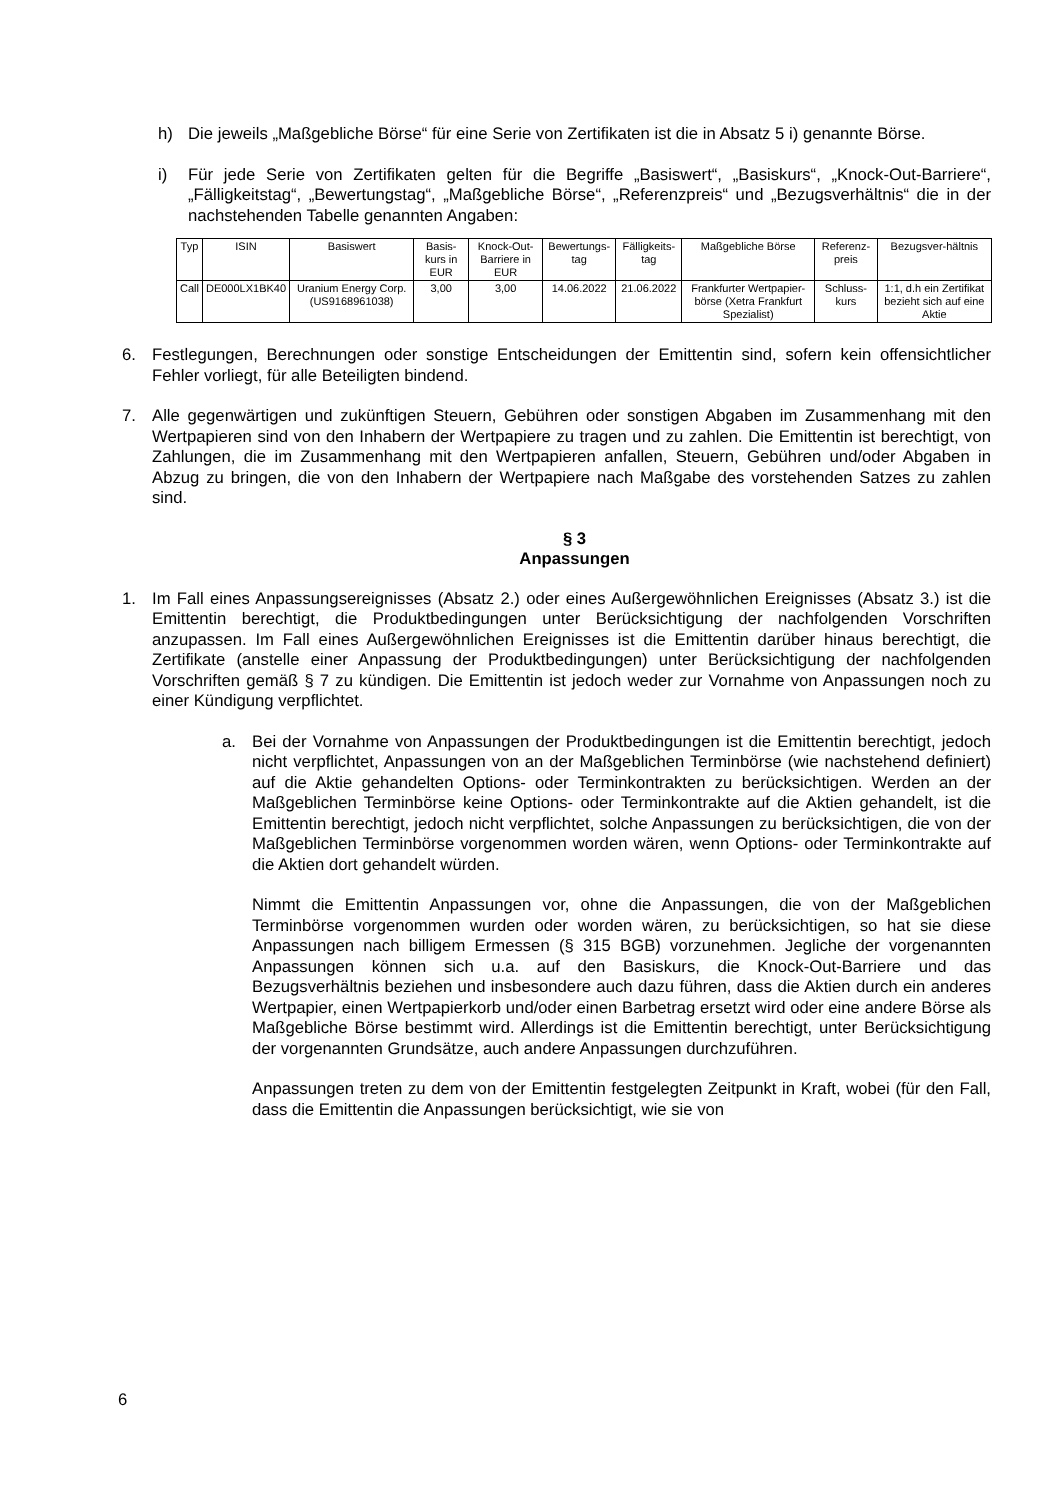h) Die jeweils „Maßgebliche Börse“ für eine Serie von Zertifikaten ist die in Absatz 5 i) genannte Börse.
i) Für jede Serie von Zertifikaten gelten für die Begriffe „Basiswert“, „Basiskurs“, „Knock-Out-Barriere“, „Fälligkeitstag“, „Bewertungstag“, „Maßgebliche Börse“, „Referenzpreis“ und „Bezugsverhältnis“ die in der nachstehenden Tabelle genannten Angaben:
| Typ | ISIN | Basiswert | Basis-kurs in EUR | Knock-Out-Barriere in EUR | Bewertungs-tag | Fälligkeits-tag | Maßgebliche Börse | Referenz-preis | Bezugsver-hältnis |
| --- | --- | --- | --- | --- | --- | --- | --- | --- | --- |
| Call | DE000LX1BK40 | Uranium Energy Corp. (US9168961038) | 3,00 | 3,00 | 14.06.2022 | 21.06.2022 | Frankfurter Wertpapier-börse (Xetra Frankfurt Spezialist) | Schluss-kurs | 1:1, d.h ein Zertifikat bezieht sich auf eine Aktie |
6. Festlegungen, Berechnungen oder sonstige Entscheidungen der Emittentin sind, sofern kein offensichtlicher Fehler vorliegt, für alle Beteiligten bindend.
7. Alle gegenwärtigen und zukünftigen Steuern, Gebühren oder sonstigen Abgaben im Zusammenhang mit den Wertpapieren sind von den Inhabern der Wertpapiere zu tragen und zu zahlen. Die Emittentin ist berechtigt, von Zahlungen, die im Zusammenhang mit den Wertpapieren anfallen, Steuern, Gebühren und/oder Abgaben in Abzug zu bringen, die von den Inhabern der Wertpapiere nach Maßgabe des vorstehenden Satzes zu zahlen sind.
§ 3
Anpassungen
1. Im Fall eines Anpassungsereignisses (Absatz 2.) oder eines Außergewöhnlichen Ereignisses (Absatz 3.) ist die Emittentin berechtigt, die Produktbedingungen unter Berücksichtigung der nachfolgenden Vorschriften anzupassen. Im Fall eines Außergewöhnlichen Ereignisses ist die Emittentin darüber hinaus berechtigt, die Zertifikate (anstelle einer Anpassung der Produktbedingungen) unter Berücksichtigung der nachfolgenden Vorschriften gemäß § 7 zu kündigen. Die Emittentin ist jedoch weder zur Vornahme von Anpassungen noch zu einer Kündigung verpflichtet.
a. Bei der Vornahme von Anpassungen der Produktbedingungen ist die Emittentin berechtigt, jedoch nicht verpflichtet, Anpassungen von an der Maßgeblichen Terminbörse (wie nachstehend definiert) auf die Aktie gehandelten Options- oder Terminkontrakten zu berücksichtigen. Werden an der Maßgeblichen Terminbörse keine Options- oder Terminkontrakte auf die Aktien gehandelt, ist die Emittentin berechtigt, jedoch nicht verpflichtet, solche Anpassungen zu berücksichtigen, die von der Maßgeblichen Terminbörse vorgenommen worden wären, wenn Options- oder Terminkontrakte auf die Aktien dort gehandelt würden.
Nimmt die Emittentin Anpassungen vor, ohne die Anpassungen, die von der Maßgeblichen Terminbörse vorgenommen wurden oder worden wären, zu berücksichtigen, so hat sie diese Anpassungen nach billigem Ermessen (§ 315 BGB) vorzunehmen. Jegliche der vorgenannten Anpassungen können sich u.a. auf den Basiskurs, die Knock-Out-Barriere und das Bezugsverhältnis beziehen und insbesondere auch dazu führen, dass die Aktien durch ein anderes Wertpapier, einen Wertpapierkorb und/oder einen Barbetrag ersetzt wird oder eine andere Börse als Maßgebliche Börse bestimmt wird. Allerdings ist die Emittentin berechtigt, unter Berücksichtigung der vorgenannten Grundsätze, auch andere Anpassungen durchzuführen.
Anpassungen treten zu dem von der Emittentin festgelegten Zeitpunkt in Kraft, wobei (für den Fall, dass die Emittentin die Anpassungen berücksichtigt, wie sie von
6